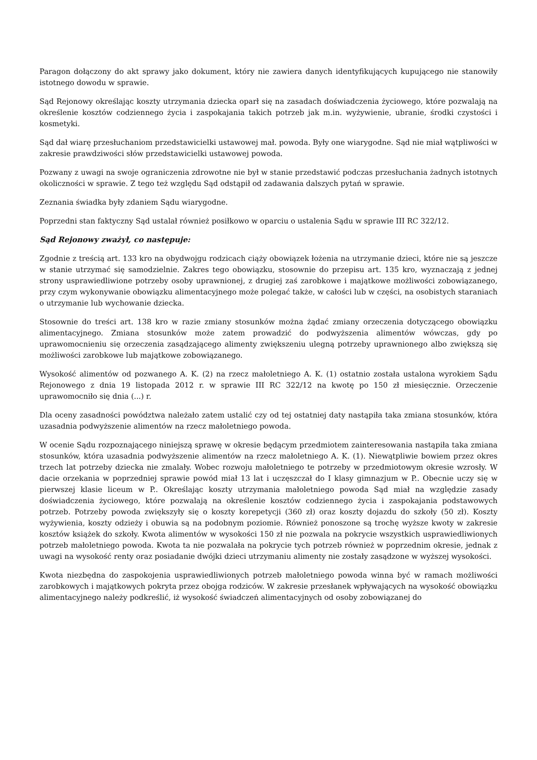Paragon dołączony do akt sprawy jako dokument, który nie zawiera danych identyfikujących kupującego nie stanowiły istotnego dowodu w sprawie.
Sąd Rejonowy określając koszty utrzymania dziecka oparł się na zasadach doświadczenia życiowego, które pozwalają na określenie kosztów codziennego życia i zaspokajania takich potrzeb jak m.in. wyżywienie, ubranie, środki czystości i kosmetyki.
Sąd dał wiarę przesłuchaniom przedstawicielki ustawowej mał. powoda. Były one wiarygodne. Sąd nie miał wątpliwości w zakresie prawdziwości słów przedstawicielki ustawowej powoda.
Pozwany z uwagi na swoje ograniczenia zdrowotne nie był w stanie przedstawić podczas przesłuchania żadnych istotnych okoliczności w sprawie. Z tego też względu Sąd odstąpił od zadawania dalszych pytań w sprawie.
Zeznania świadka były zdaniem Sądu wiarygodne.
Poprzedni stan faktyczny Sąd ustalał również posiłkowo w oparciu o ustalenia Sądu w sprawie III RC 322/12.
Sąd Rejonowy zważył, co następuje:
Zgodnie z treścią art. 133 kro na obydwojgu rodzicach ciąży obowiązek łożenia na utrzymanie dzieci, które nie są jeszcze w stanie utrzymać się samodzielnie. Zakres tego obowiązku, stosownie do przepisu art. 135 kro, wyznaczają z jednej strony usprawiedliwione potrzeby osoby uprawnionej, z drugiej zaś zarobkowe i majątkowe możliwości zobowiązanego, przy czym wykonywanie obowiązku alimentacyjnego może polegać także, w całości lub w części, na osobistych staraniach o utrzymanie lub wychowanie dziecka.
Stosownie do treści art. 138 kro w razie zmiany stosunków można żądać zmiany orzeczenia dotyczącego obowiązku alimentacyjnego. Zmiana stosunków może zatem prowadzić do podwyższenia alimentów wówczas, gdy po uprawomocnieniu się orzeczenia zasądzającego alimenty zwiększeniu ulegną potrzeby uprawnionego albo zwiększą się możliwości zarobkowe lub majątkowe zobowiązanego.
Wysokość alimentów od pozwanego A. K. (2) na rzecz małoletniego A. K. (1) ostatnio została ustalona wyrokiem Sądu Rejonowego z dnia 19 listopada 2012 r. w sprawie III RC 322/12 na kwotę po 150 zł miesięcznie. Orzeczenie uprawomocniło się dnia (...) r.
Dla oceny zasadności powództwa należało zatem ustalić czy od tej ostatniej daty nastąpiła taka zmiana stosunków, która uzasadnia podwyższenie alimentów na rzecz małoletniego powoda.
W ocenie Sądu rozpoznającego niniejszą sprawę w okresie będącym przedmiotem zainteresowania nastąpiła taka zmiana stosunków, która uzasadnia podwyższenie alimentów na rzecz małoletniego A. K. (1). Niewątpliwie bowiem przez okres trzech lat potrzeby dziecka nie zmalały. Wobec rozwoju małoletniego te potrzeby w przedmiotowym okresie wzrosły. W dacie orzekania w poprzedniej sprawie powód miał 13 lat i uczęszczał do I klasy gimnazjum w P.. Obecnie uczy się w pierwszej klasie liceum w P.. Określając koszty utrzymania małoletniego powoda Sąd miał na względzie zasady doświadczenia życiowego, które pozwalają na określenie kosztów codziennego życia i zaspokajania podstawowych potrzeb. Potrzeby powoda zwiększyły się o koszty korepetycji (360 zł) oraz koszty dojazdu do szkoły (50 zł). Koszty wyżywienia, koszty odzieży i obuwia są na podobnym poziomie. Również ponoszone są trochę wyższe kwoty w zakresie kosztów książek do szkoły. Kwota alimentów w wysokości 150 zł nie pozwala na pokrycie wszystkich usprawiedliwionych potrzeb małoletniego powoda. Kwota ta nie pozwalała na pokrycie tych potrzeb również w poprzednim okresie, jednak z uwagi na wysokość renty oraz posiadanie dwójki dzieci utrzymaniu alimenty nie zostały zasądzone w wyższej wysokości.
Kwota niezbędna do zaspokojenia usprawiedliwionych potrzeb małoletniego powoda winna być w ramach możliwości zarobkowych i majątkowych pokryta przez obojga rodziców. W zakresie przesłanek wpływających na wysokość obowiązku alimentacyjnego należy podkreślić, iż wysokość świadczeń alimentacyjnych od osoby zobowiązanej do